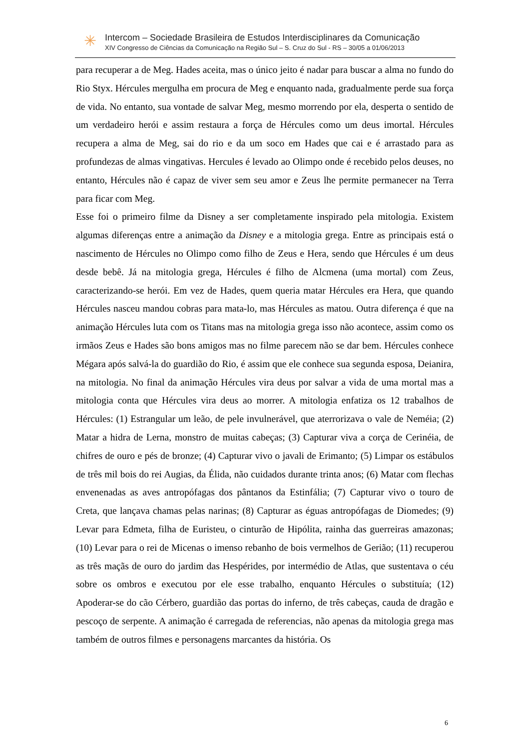✳
Intercom – Sociedade Brasileira de Estudos Interdisciplinares da Comunicação
XIV Congresso de Ciências da Comunicação na Região Sul – S. Cruz do Sul - RS – 30/05 a 01/06/2013
para recuperar a de Meg. Hades aceita, mas o único jeito é nadar para buscar a alma no fundo do Rio Styx. Hércules mergulha em procura de Meg e enquanto nada, gradualmente perde sua força de vida. No entanto, sua vontade de salvar Meg, mesmo morrendo por ela, desperta o sentido de um verdadeiro herói e assim restaura a força de Hércules como um deus imortal. Hércules recupera a alma de Meg, sai do rio e da um soco em Hades que cai e é arrastado para as profundezas de almas vingativas. Hercules é levado ao Olimpo onde é recebido pelos deuses, no entanto, Hércules não é capaz de viver sem seu amor e Zeus lhe permite permanecer na Terra para ficar com Meg.
Esse foi o primeiro filme da Disney a ser completamente inspirado pela mitologia. Existem algumas diferenças entre a animação da Disney e a mitologia grega. Entre as principais está o nascimento de Hércules no Olimpo como filho de Zeus e Hera, sendo que Hércules é um deus desde bebê. Já na mitologia grega, Hércules é filho de Alcmena (uma mortal) com Zeus, caracterizando-se herói. Em vez de Hades, quem queria matar Hércules era Hera, que quando Hércules nasceu mandou cobras para mata-lo, mas Hércules as matou. Outra diferença é que na animação Hércules luta com os Titans mas na mitologia grega isso não acontece, assim como os irmãos Zeus e Hades são bons amigos mas no filme parecem não se dar bem. Hércules conhece Mégara após salvá-la do guardião do Rio, é assim que ele conhece sua segunda esposa, Deianira, na mitologia. No final da animação Hércules vira deus por salvar a vida de uma mortal mas a mitologia conta que Hércules vira deus ao morrer. A mitologia enfatiza os 12 trabalhos de Hércules: (1) Estrangular um leão, de pele invulnerável, que aterrorizava o vale de Neméia; (2) Matar a hidra de Lerna, monstro de muitas cabeças; (3) Capturar viva a corça de Cerinéia, de chifres de ouro e pés de bronze; (4) Capturar vivo o javali de Erimanto; (5) Limpar os estábulos de três mil bois do rei Augias, da Élida, não cuidados durante trinta anos; (6) Matar com flechas envenenadas as aves antropófagas dos pântanos da Estinfália; (7) Capturar vivo o touro de Creta, que lançava chamas pelas narinas; (8) Capturar as éguas antropófagas de Diomedes; (9) Levar para Edmeta, filha de Euristeu, o cinturão de Hipólita, rainha das guerreiras amazonas; (10) Levar para o rei de Micenas o imenso rebanho de bois vermelhos de Gerião; (11) recuperou as três maçãs de ouro do jardim das Hespérides, por intermédio de Atlas, que sustentava o céu sobre os ombros e executou por ele esse trabalho, enquanto Hércules o substituía; (12) Apoderar-se do cão Cérbero, guardião das portas do inferno, de três cabeças, cauda de dragão e pescoço de serpente. A animação é carregada de referencias, não apenas da mitologia grega mas também de outros filmes e personagens marcantes da história. Os
6